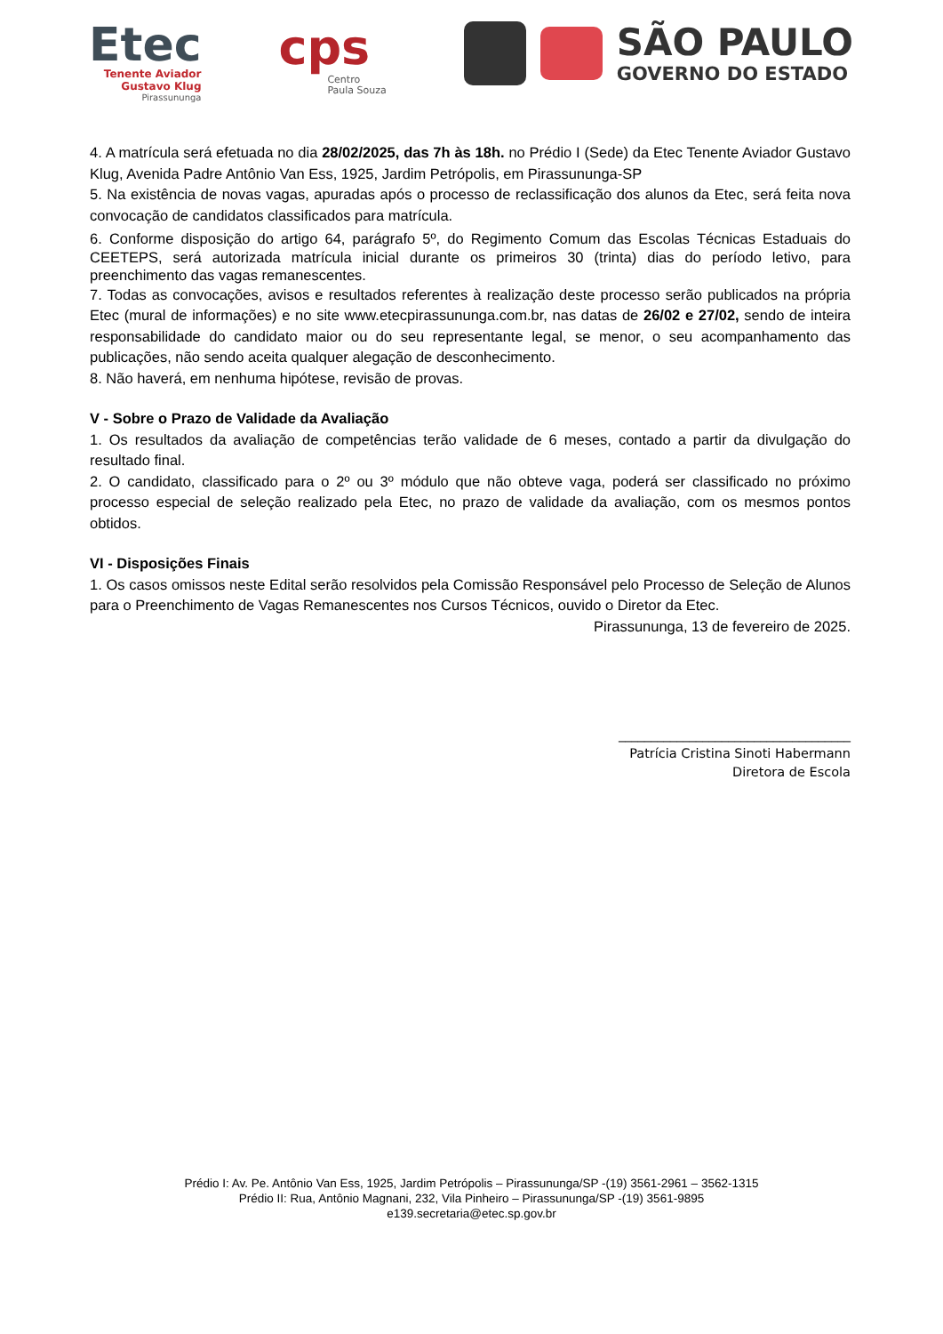Etec
Tenente Aviador
Gustavo Klug
Pirassununga
cps
Centro
Paula Souza
SÃO PAULO
GOVERNO DO ESTADO
4. A matrícula será efetuada no dia 28/02/2025, das 7h às 18h. no Prédio I (Sede) da Etec Tenente Aviador Gustavo Klug, Avenida Padre Antônio Van Ess, 1925, Jardim Petrópolis, em Pirassununga-SP
5. Na existência de novas vagas, apuradas após o processo de reclassificação dos alunos da Etec, será feita nova convocação de candidatos classificados para matrícula.
6. Conforme disposição do artigo 64, parágrafo 5º, do Regimento Comum das Escolas Técnicas Estaduais do CEETEPS, será autorizada matrícula inicial durante os primeiros 30 (trinta) dias do período letivo, para preenchimento das vagas remanescentes.
7. Todas as convocações, avisos e resultados referentes à realização deste processo serão publicados na própria Etec (mural de informações) e no site www.etecpirassununga.com.br, nas datas de 26/02 e 27/02, sendo de inteira responsabilidade do candidato maior ou do seu representante legal, se menor, o seu acompanhamento das publicações, não sendo aceita qualquer alegação de desconhecimento.
8. Não haverá, em nenhuma hipótese, revisão de provas.
V - Sobre o Prazo de Validade da Avaliação
1. Os resultados da avaliação de competências terão validade de 6 meses, contado a partir da divulgação do resultado final.
2. O candidato, classificado para o 2º ou 3º módulo que não obteve vaga, poderá ser classificado no próximo processo especial de seleção realizado pela Etec, no prazo de validade da avaliação, com os mesmos pontos obtidos.
VI - Disposições Finais
1. Os casos omissos neste Edital serão resolvidos pela Comissão Responsável pelo Processo de Seleção de Alunos para o Preenchimento de Vagas Remanescentes nos Cursos Técnicos, ouvido o Diretor da Etec.
Pirassununga, 13 de fevereiro de 2025.
____________________________________
Patrícia Cristina Sinoti Habermann
Diretora de Escola
Prédio I: Av. Pe. Antônio Van Ess, 1925, Jardim Petrópolis – Pirassununga/SP -(19) 3561-2961 – 3562-1315
Prédio II: Rua, Antônio Magnani, 232, Vila Pinheiro – Pirassununga/SP -(19) 3561-9895
e139.secretaria@etec.sp.gov.br